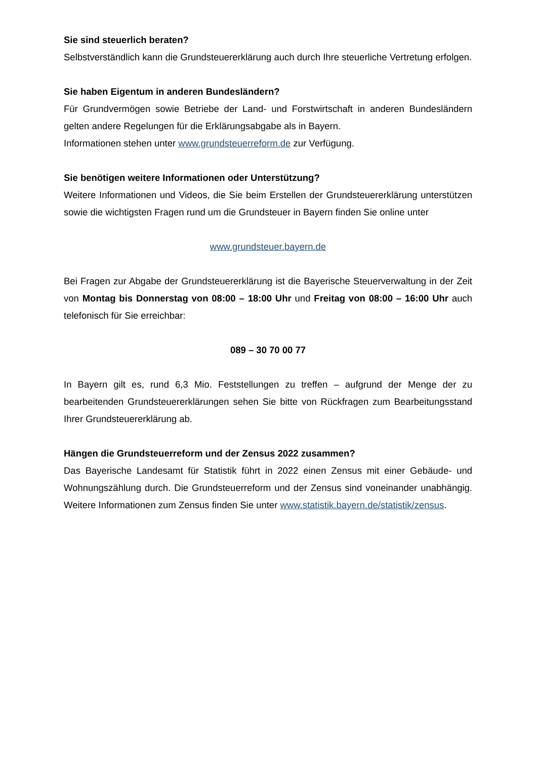Sie sind steuerlich beraten?
Selbstverständlich kann die Grundsteuererklärung auch durch Ihre steuerliche Vertretung erfolgen.
Sie haben Eigentum in anderen Bundesländern?
Für Grundvermögen sowie Betriebe der Land- und Forstwirtschaft in anderen Bundesländern gelten andere Regelungen für die Erklärungsabgabe als in Bayern.
Informationen stehen unter www.grundsteuerreform.de zur Verfügung.
Sie benötigen weitere Informationen oder Unterstützung?
Weitere Informationen und Videos, die Sie beim Erstellen der Grundsteuererklärung unterstützen sowie die wichtigsten Fragen rund um die Grundsteuer in Bayern finden Sie online unter
www.grundsteuer.bayern.de
Bei Fragen zur Abgabe der Grundsteuererklärung ist die Bayerische Steuerverwaltung in der Zeit von Montag bis Donnerstag von 08:00 – 18:00 Uhr und Freitag von 08:00 – 16:00 Uhr auch telefonisch für Sie erreichbar:
089 – 30 70 00 77
In Bayern gilt es, rund 6,3 Mio. Feststellungen zu treffen – aufgrund der Menge der zu bearbeitenden Grundsteuererklärungen sehen Sie bitte von Rückfragen zum Bearbeitungsstand Ihrer Grundsteuererklärung ab.
Hängen die Grundsteuerreform und der Zensus 2022 zusammen?
Das Bayerische Landesamt für Statistik führt in 2022 einen Zensus mit einer Gebäude- und Wohnungszählung durch. Die Grundsteuerreform und der Zensus sind voneinander unabhängig. Weitere Informationen zum Zensus finden Sie unter www.statistik.bayern.de/statistik/zensus.